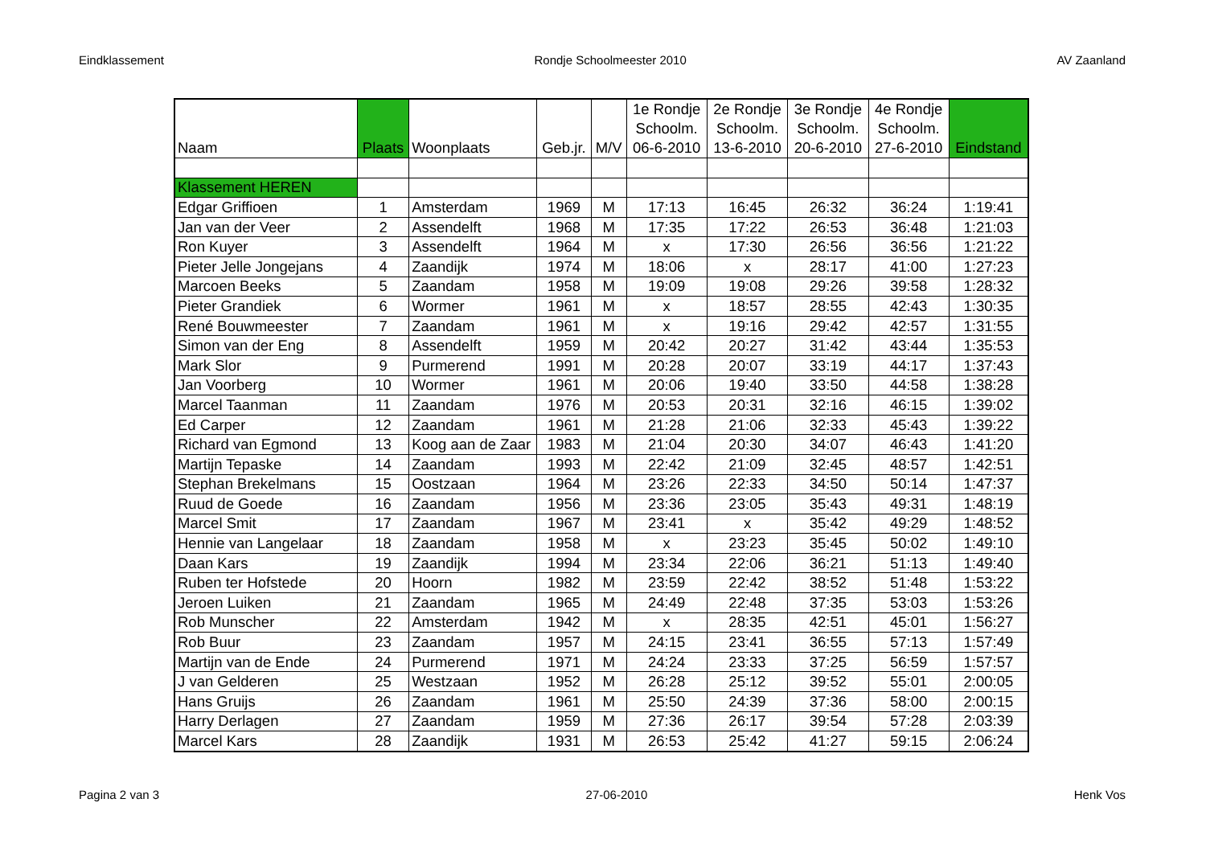Eindklassement Rondje Schoolmeester 2010 AV Zaanland
| Naam | Plaats | Woonplaats | Geb.jr. | M/V | 1e Rondje Schoolm. 06-6-2010 | 2e Rondje Schoolm. 13-6-2010 | 3e Rondje Schoolm. 20-6-2010 | 4e Rondje Schoolm. 27-6-2010 | Eindstand |
| --- | --- | --- | --- | --- | --- | --- | --- | --- | --- |
| Klassement HEREN | | | | | | | | | |
| Edgar Griffioen | 1 | Amsterdam | 1969 | M | 17:13 | 16:45 | 26:32 | 36:24 | 1:19:41 |
| Jan van der Veer | 2 | Assendelft | 1968 | M | 17:35 | 17:22 | 26:53 | 36:48 | 1:21:03 |
| Ron Kuyer | 3 | Assendelft | 1964 | M | x | 17:30 | 26:56 | 36:56 | 1:21:22 |
| Pieter Jelle Jongejans | 4 | Zaandijk | 1974 | M | 18:06 | x | 28:17 | 41:00 | 1:27:23 |
| Marcoen Beeks | 5 | Zaandam | 1958 | M | 19:09 | 19:08 | 29:26 | 39:58 | 1:28:32 |
| Pieter Grandiek | 6 | Wormer | 1961 | M | x | 18:57 | 28:55 | 42:43 | 1:30:35 |
| René Bouwmeester | 7 | Zaandam | 1961 | M | x | 19:16 | 29:42 | 42:57 | 1:31:55 |
| Simon van der Eng | 8 | Assendelft | 1959 | M | 20:42 | 20:27 | 31:42 | 43:44 | 1:35:53 |
| Mark Slor | 9 | Purmerend | 1991 | M | 20:28 | 20:07 | 33:19 | 44:17 | 1:37:43 |
| Jan Voorberg | 10 | Wormer | 1961 | M | 20:06 | 19:40 | 33:50 | 44:58 | 1:38:28 |
| Marcel Taanman | 11 | Zaandam | 1976 | M | 20:53 | 20:31 | 32:16 | 46:15 | 1:39:02 |
| Ed Carper | 12 | Zaandam | 1961 | M | 21:28 | 21:06 | 32:33 | 45:43 | 1:39:22 |
| Richard van Egmond | 13 | Koog aan de Zaar | 1983 | M | 21:04 | 20:30 | 34:07 | 46:43 | 1:41:20 |
| Martijn Tepaske | 14 | Zaandam | 1993 | M | 22:42 | 21:09 | 32:45 | 48:57 | 1:42:51 |
| Stephan Brekelmans | 15 | Oostzaan | 1964 | M | 23:26 | 22:33 | 34:50 | 50:14 | 1:47:37 |
| Ruud de Goede | 16 | Zaandam | 1956 | M | 23:36 | 23:05 | 35:43 | 49:31 | 1:48:19 |
| Marcel Smit | 17 | Zaandam | 1967 | M | 23:41 | x | 35:42 | 49:29 | 1:48:52 |
| Hennie van Langelaar | 18 | Zaandam | 1958 | M | x | 23:23 | 35:45 | 50:02 | 1:49:10 |
| Daan Kars | 19 | Zaandijk | 1994 | M | 23:34 | 22:06 | 36:21 | 51:13 | 1:49:40 |
| Ruben ter Hofstede | 20 | Hoorn | 1982 | M | 23:59 | 22:42 | 38:52 | 51:48 | 1:53:22 |
| Jeroen Luiken | 21 | Zaandam | 1965 | M | 24:49 | 22:48 | 37:35 | 53:03 | 1:53:26 |
| Rob Munscher | 22 | Amsterdam | 1942 | M | x | 28:35 | 42:51 | 45:01 | 1:56:27 |
| Rob Buur | 23 | Zaandam | 1957 | M | 24:15 | 23:41 | 36:55 | 57:13 | 1:57:49 |
| Martijn van de Ende | 24 | Purmerend | 1971 | M | 24:24 | 23:33 | 37:25 | 56:59 | 1:57:57 |
| J van Gelderen | 25 | Westzaan | 1952 | M | 26:28 | 25:12 | 39:52 | 55:01 | 2:00:05 |
| Hans Gruijs | 26 | Zaandam | 1961 | M | 25:50 | 24:39 | 37:36 | 58:00 | 2:00:15 |
| Harry Derlagen | 27 | Zaandam | 1959 | M | 27:36 | 26:17 | 39:54 | 57:28 | 2:03:39 |
| Marcel Kars | 28 | Zaandijk | 1931 | M | 26:53 | 25:42 | 41:27 | 59:15 | 2:06:24 |
Pagina 2 van 3 27-06-2010 Henk Vos